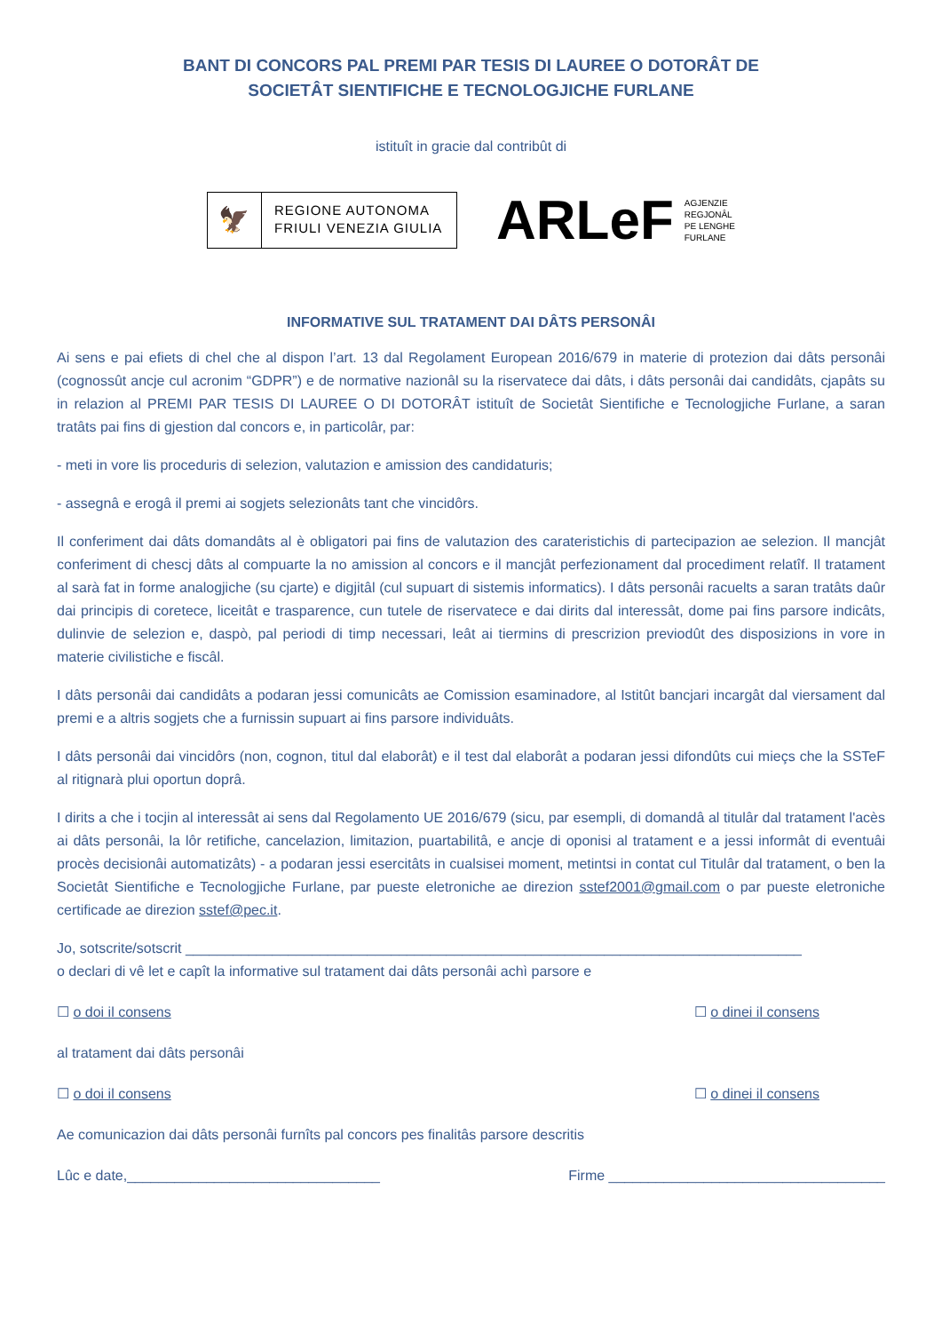BANT DI CONCORS PAL PREMI PAR TESIS DI LAUREE O DOTORÂT DE
SOCIETÂT SIENTIFICHE E TECNOLOGJICHE FURLANE
istituît in gracie dal contribût di
🦅
REGIONE AUTONOMA
FRIULI VENEZIA GIULIA
ARLeF AGJENZIE
REGJONÂL
PE LENGHE
FURLANE
INFORMATIVE SUL TRATAMENT DAI DÂTS PERSONÂI
Ai sens e pai efiets di chel che al dispon l’art. 13 dal Regolament European 2016/679 in materie di protezion dai dâts personâi (cognossût ancje cul acronim “GDPR”) e de normative nazionâl su la riservatece dai dâts, i dâts personâi dai candidâts, cjapâts su in relazion al PREMI PAR TESIS DI LAUREE O DI DOTORÂT istituît de Societât Sientifiche e Tecnologjiche Furlane, a saran tratâts pai fins di gjestion dal concors e, in particolâr, par:
- meti in vore lis proceduris di selezion, valutazion e amission des candidaturis;
- assegnâ e erogâ il premi ai sogjets selezionâts tant che vincidôrs.
Il conferiment dai dâts domandâts al è obligatori pai fins de valutazion des carateristichis di partecipazion ae selezion. Il mancjât conferiment di chescj dâts al compuarte la no amission al concors e il mancjât perfezionament dal procediment relatîf. Il tratament al sarà fat in forme analogjiche (su cjarte) e digjitâl (cul supuart di sistemis informatics). I dâts personâi racuelts a saran tratâts daûr dai principis di coretece, liceitât e trasparence, cun tutele de riservatece e dai dirits dal interessât, dome pai fins parsore indicâts, dulinvie de selezion e, daspò, pal periodi di timp necessari, leât ai tiermins di prescrizion previodût des disposizions in vore in materie civilistiche e fiscâl.
I dâts personâi dai candidâts a podaran jessi comunicâts ae Comission esaminadore, al Istitût bancjari incargât dal viersament dal premi e a altris sogjets che a furnissin supuart ai fins parsore individuâts.
I dâts personâi dai vincidôrs (non, cognon, titul dal elaborât) e il test dal elaborât a podaran jessi difondûts cui mieçs che la SSTeF al ritignarà plui oportun doprâ.
I dirits a che i tocjin al interessât ai sens dal Regolamento UE 2016/679 (sicu, par esempli, di domandâ al titulâr dal tratament l'acès ai dâts personâi, la lôr retifiche, cancelazion, limitazion, puartabilitâ, e ancje di oponisi al tratament e a jessi informât di eventuâi procès decisionâi automatizâts) - a podaran jessi esercitâts in cualsisei moment, metintsi in contat cul Titulâr dal tratament, o ben la Societât Sientifiche e Tecnologjiche Furlane, par pueste eletroniche ae direzion sstef2001@gmail.com o par pueste eletroniche certificade ae direzion sstef@pec.it.
Jo, sotscrite/sotscrit ______________________________________________________________________________
o declari di vê let e capît la informative sul tratament dai dâts personâi achì parsore e
☐ o doi il consens ☐ o dinei il consens
al tratament dai dâts personâi
☐ o doi il consens ☐ o dinei il consens
Ae comunicazion dai dâts personâi furnîts pal concors pes finalitâs parsore descritis
Lûc e date,________________________________ Firme ___________________________________